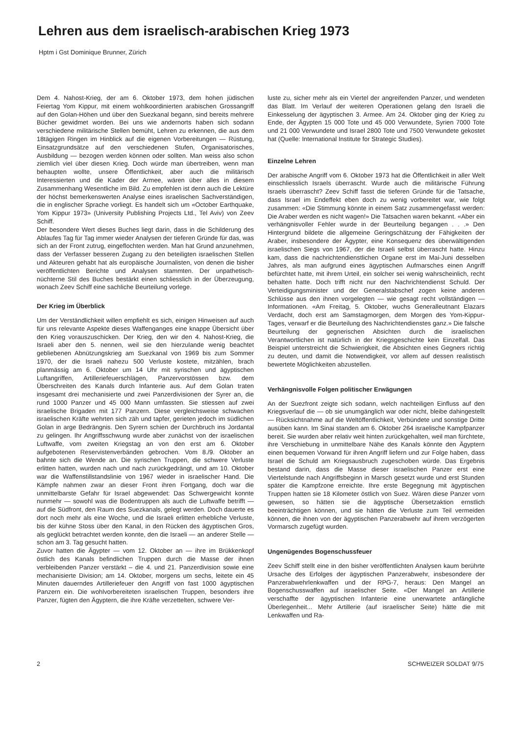Lehren aus dem israelisch-arabischen Krieg 1973
Hptm i Gst Dominique Brunner, Zürich
Dem 4. Nahost-Krieg, der am 6. Oktober 1973, dem hohen jüdischen Feiertag Yom Kippur, mit einem wohlkoordinierten arabischen Grossangriff auf den Golan-Höhen und über den Suezkanal begann, sind bereits mehrere Bücher gewidmet worden. Bei uns wie andernorts haben sich sodann verschiedene militärische Stellen bemüht, Lehren zu erkennen, die aus dem 18tägigen Ringen im Hinblick auf die eigenen Vorbereitungen — Rüstung, Einsatzgrundsätze auf den verschiedenen Stufen, Organisatorisches, Ausbildung — bezogen werden können oder sollten. Man weiss also schon ziemlich viel über diesen Krieg. Doch würde man übertreiben, wenn man behaupten wollte, unsere Öffentlichkeit, aber auch die militärisch Interessierten und die Kader der Armee, wären über alles in diesem Zusammenhang Wesentliche im Bild. Zu empfehlen ist denn auch die Lektüre der höchst bemerkenswerten Analyse eines israelischen Sachverständigen, die in englischer Sprache vorliegt. Es handelt sich um «October Earthquake, Yom Kippur 1973» (University Publishing Projects Ltd., Tel Aviv) von Zeev Schiff.
Der besondere Wert dieses Buches liegt darin, dass in die Schilderung des Ablaufes Tag für Tag immer wieder Analysen der tieferen Gründe für das, was sich an der Front zutrug, eingeflochten werden. Man hat Grund anzunehmen, dass der Verfasser besseren Zugang zu den beteiligten israelischen Stellen und Akteuren gehabt hat als europäische Journalisten, von denen die bisher veröffentlichten Berichte und Analysen stammten. Der unpathetisch-nüchterne Stil des Buches bestärkt einen schliesslich in der Überzeugung, wonach Zeev Schiff eine sachliche Beurteilung vorlege.
Der Krieg im Überblick
Um der Verständlichkeit willen empfiehlt es sich, einigen Hinweisen auf auch für uns relevante Aspekte dieses Waffenganges eine knappe Übersicht über den Krieg vorauszuschicken. Der Krieg, den wir den 4. Nahost-Krieg, die Israeli aber den 5. nennen, weil sie den hierzulande wenig beachtet gebliebenen Abnützungskrieg am Suezkanal von 1969 bis zum Sommer 1970, der die Israeli nahezu 500 Verluste kostete, mitzählen, brach planmässig am 6. Oktober um 14 Uhr mit syrischen und ägyptischen Luftangriffen, Artilleriefeuerschlägen, Panzervorstössen bzw. dem Überschreiten des Kanals durch Infanterie aus. Auf dem Golan traten insgesamt drei mechanisierte und zwei Panzerdivisionen der Syrer an, die rund 1000 Panzer und 45 000 Mann umfassten. Sie stiessen auf zwei israelische Brigaden mit 177 Panzern. Diese vergleichsweise schwachen israelischen Kräfte wehrten sich zäh und tapfer, gerieten jedoch im südlichen Golan in arge Bedrängnis. Den Syrern schien der Durchbruch ins Jordantal zu gelingen. Ihr Angriffsschwung wurde aber zunächst von der israelischen Luftwaffe, vom zweiten Kriegstag an von den erst am 6. Oktober aufgebotenen Reservistenverbänden gebrochen. Vom 8./9. Oktober an bahnte sich die Wende an. Die syrischen Truppen, die schwere Verluste erlitten hatten, wurden nach und nach zurückgedrängt, und am 10. Oktober war die Waffenstillstandslinie von 1967 wieder in israelischer Hand. Die Kämpfe nahmen zwar an dieser Front ihren Fortgang, doch war die unmittelbarste Gefahr für Israel abgewendet: Das Schwergewicht konnte nunmehr — sowohl was die Bodentruppen als auch die Luftwaffe betrifft — auf die Südfront, den Raum des Suezkanals, gelegt werden. Doch dauerte es dort noch mehr als eine Woche, und die Israeli erlitten erhebliche Verluste, bis der kühne Stoss über den Kanal, in den Rücken des ägyptischen Gros, als geglückt betrachtet werden konnte, den die Israeli — an anderer Stelle — schon am 3. Tag gesucht hatten.
Zuvor hatten die Ägypter — vom 12. Oktober an — ihre im Brükkenkopf östlich des Kanals befindlichen Truppen durch die Masse der ihnen verbleibenden Panzer verstärkt – die 4. und 21. Panzerdivision sowie eine mechanisierte Division; am 14. Oktober, morgens um sechs, leitete ein 45 Minuten dauerndes Artilleriefeuer den Angriff von fast 1000 ägyptischen Panzern ein. Die wohlvorbereiteten israelischen Truppen, besonders ihre Panzer, fügten den Ägyptern, die ihre Kräfte verzettelten, schwere Ver-
luste zu, sicher mehr als ein Viertel der angreifenden Panzer, und wendeten das Blatt. Im Verlauf der weiteren Operationen gelang den Israeli die Einkesselung der ägyptischen 3. Armee. Am 24. Oktober ging der Krieg zu Ende, der Ägypten 15 000 Tote und 45 000 Verwundete, Syrien 7000 Tote und 21 000 Verwundete und Israel 2800 Tote und 7500 Verwundete gekostet hat (Quelle: International Institute for Strategic Studies).
Einzelne Lehren
Der arabische Angriff vom 6. Oktober 1973 hat die Öffentlichkeit in aller Welt einschliesslich Israels überrascht. Wurde auch die militärische Führung Israels überrascht? Zeev Schiff fasst die tieferen Gründe für die Tatsache, dass Israel im Endeffekt eben doch zu wenig vorbereitet war, wie folgt zusammen: «Die Stimmung könnte in einem Satz zusammengefasst werden: Die Araber werden es nicht wagen!» Die Tatsachen waren bekannt. «Aber ein verhängnisvoller Fehler wurde in der Beurteilung begangen . . .» Den Hintergrund bildete die allgemeine Geringschätzung der Fähigkeiten der Araber, insbesondere der Ägypter, eine Konsequenz des überwältigenden israelischen Siegs von 1967, der die Israeli selbst überrascht hatte. Hinzu kam, dass die nachrichtendienstlichen Organe erst im Mai-Juni desselben Jahres, als man aufgrund eines ägyptischen Aufmarsches einen Angriff befürchtet hatte, mit ihrem Urteil, ein solcher sei wenig wahrscheinlich, recht behalten hatte. Doch trifft nicht nur den Nachrichtendienst Schuld. Der Verteidigungsminister und der Generalstabschef zogen keine anderen Schlüsse aus den ihnen vorgelegten — wie gesagt recht vollständigen — Informationen. «Am Freitag, 5. Oktober, wuchs Generalleutnant Elazars Verdacht, doch erst am Samstagmorgen, dem Morgen des Yom-Kippur-Tages, verwarf er die Beurteilung des Nachrichtendienstes ganz.» Die falsche Beurteilung der gegnerischen Absichten durch die israelischen Verantwortlichen ist natürlich in der Kriegsgeschichte kein Einzelfall. Das Beispiel unterstreicht die Schwierigkeit, die Absichten eines Gegners richtig zu deuten, und damit die Notwendigkeit, vor allem auf dessen realistisch bewertete Möglichkeiten abzustellen.
Verhängnisvolle Folgen politischer Erwägungen
An der Suezfront zeigte sich sodann, welch nachteiligen Einfluss auf den Kriegsverlauf die — ob sie unumgänglich war oder nicht, bleibe dahingestellt — Rücksichtnahme auf die Weltöffentlichkeit, Verbündete und sonstige Dritte ausüben kann. Im Sinai standen am 6. Oktober 264 israelische Kampfpanzer bereit. Sie wurden aber relativ weit hinten zurückgehalten, weil man fürchtete, ihre Verschiebung in unmittelbare Nähe des Kanals könnte den Ägyptern einen bequemen Vorwand für ihren Angriff liefern und zur Folge haben, dass Israel die Schuld am Kriegsausbruch zugeschoben würde. Das Ergebnis bestand darin, dass die Masse dieser israelischen Panzer erst eine Viertelstunde nach Angriffsbeginn in Marsch gesetzt wurde und erst Stunden später die Kampfzone erreichte. Ihre erste Begegnung mit ägyptischen Truppen hatten sie 18 Kilometer östlich von Suez. Wären diese Panzer vorn gewesen, so hätten sie die ägyptische Übersetzaktion ernstlich beeinträchtigen können, und sie hätten die Verluste zum Teil vermeiden können, die ihnen von der ägyptischen Panzerabwehr auf ihrem verzögerten Vormarsch zugefügt wurden.
Ungenügendes Bogenschussfeuer
Zeev Schiff stellt eine in den bisher veröffentlichten Analysen kaum berührte Ursache des Erfolges der ägyptischen Panzerabwehr, insbesondere der Panzerabwehrlenkwaffen und der RPG-7, heraus: Den Mangel an Bogenschusswaffen auf israelischer Seite. «Der Mangel an Artillerie verschaffte der ägyptischen Infanterie eine unerwartete anfängliche Überlegenheit... Mehr Artillerie (auf israelischer Seite) hätte die mit Lenkwaffen und Ra-
2 SCHWEIZER SOLDAT 9/75